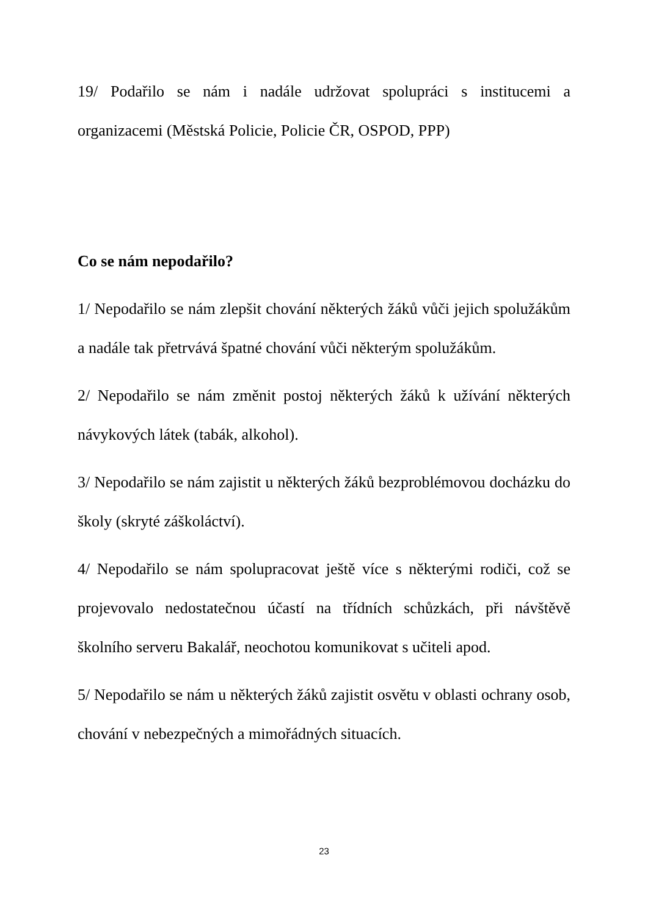19/ Podařilo se nám i nadále udržovat spolupráci s institucemi a organizacemi (Městská Policie, Policie ČR, OSPOD, PPP)
Co se nám nepodařilo?
1/ Nepodařilo se nám zlepšit chování některých žáků vůči jejich spolužákům a nadále tak přetrvává špatné chování vůči některým spolužákům.
2/ Nepodařilo se nám změnit postoj některých žáků k užívání některých návykových látek (tabák, alkohol).
3/ Nepodařilo se nám zajistit u některých žáků bezproblémovou docházku do školy (skryté záškoláctví).
4/ Nepodařilo se nám spolupracovat ještě více s některými rodiči, což se projevovalo nedostatečnou účastí na třídních schůzkách, při návštěvě školního serveru Bakalář, neochotou komunikovat s učiteli apod.
5/ Nepodařilo se nám u některých žáků zajistit osvětu v oblasti ochrany osob, chování v nebezpečných a mimořádných situacích.
23